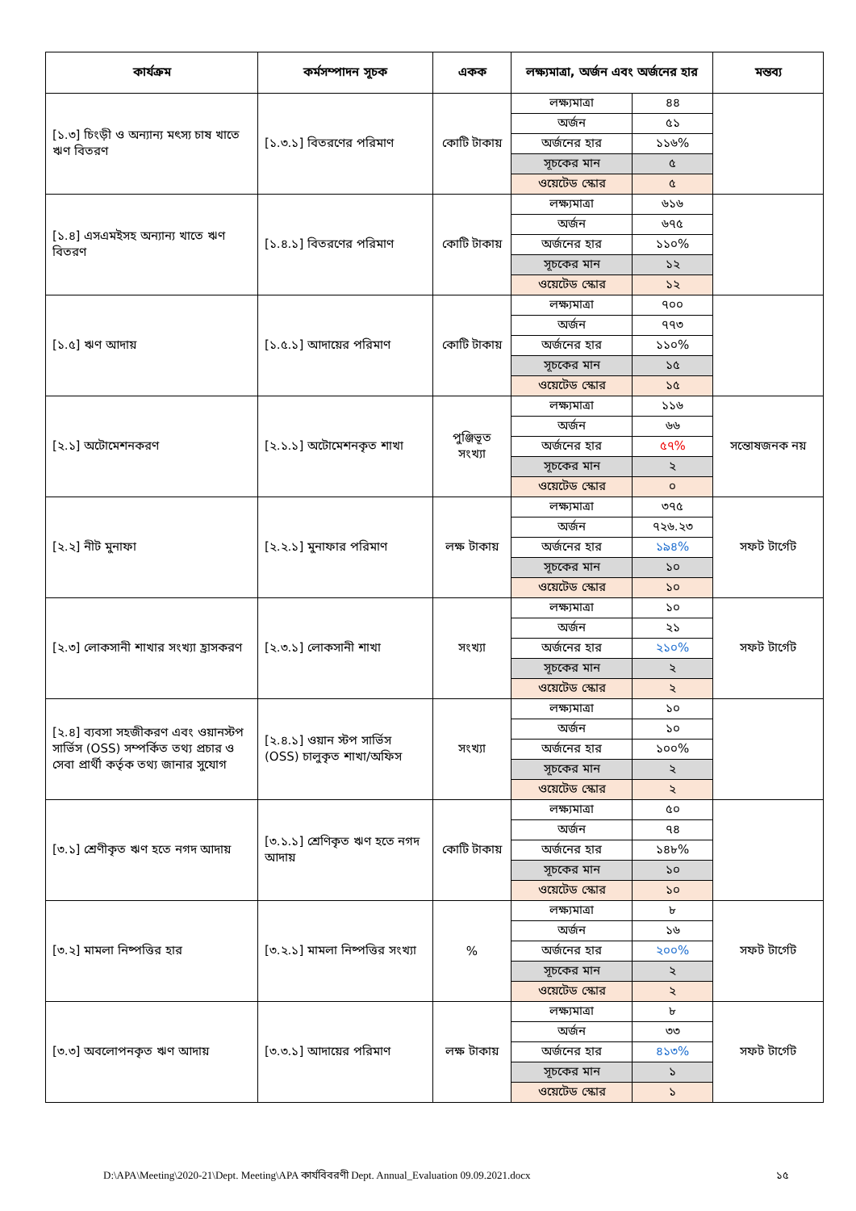| কার্যক্রম | কর্মসম্পাদন সূচক | একক | লক্ষ্যমাত্রা, অর্জন এবং অর্জনের হার | | মন্তব্য |
| --- | --- | --- | --- | --- | --- |
| [১.৩] চিংড়ী ও অন্যান্য মৎস্য চাষ খাতে ঋণ বিতরণ | [১.৩.১] বিতরণের পরিমাণ | কোটি টাকায় | লক্ষ্যমাত্রা | ৪৪ | |
| | | | অর্জন | ৫১ | |
| | | | অর্জনের হার | ১১৬% | |
| | | | সূচকের মান | ৫ | |
| | | | ওয়েটেড স্কোর | ৫ | |
| [১.৪] এসএমইসহ অন্যান্য খাতে ঋণ বিতরণ | [১.৪.১] বিতরণের পরিমাণ | কোটি টাকায় | লক্ষ্যমাত্রা | ৬১৬ | |
| | | | অর্জন | ৬৭৫ | |
| | | | অর্জনের হার | ১১০% | |
| | | | সূচকের মান | ১২ | |
| | | | ওয়েটেড স্কোর | ১২ | |
| [১.৫] ঋণ আদায় | [১.৫.১] আদায়ের পরিমাণ | কোটি টাকায় | লক্ষ্যমাত্রা | ৭০০ | |
| | | | অর্জন | ৭৭৩ | |
| | | | অর্জনের হার | ১১০% | |
| | | | সূচকের মান | ১৫ | |
| | | | ওয়েটেড স্কোর | ১৫ | |
| [২.১] অটোমেশনকরণ | [২.১.১] অটোমেশনকৃত শাখা | পুঞ্জিভূত সংখ্যা | লক্ষ্যমাত্রা | ১১৬ | সন্তোষজনক নয় |
| | | | অর্জন | ৬৬ | |
| | | | অর্জনের হার | ৫৭% | |
| | | | সূচকের মান | ২ | |
| | | | ওয়েটেড স্কোর | ০ | |
| [২.২] নীট মুনাফা | [২.২.১] মুনাফার পরিমাণ | লক্ষ টাকায় | লক্ষ্যমাত্রা | ৩৭৫ | সফট টার্গেট |
| | | | অর্জন | ৭২৬.২৩ | |
| | | | অর্জনের হার | ১৯৪% | |
| | | | সূচকের মান | ১০ | |
| | | | ওয়েটেড স্কোর | ১০ | |
| [২.৩] লোকসানী শাখার সংখ্যা হ্রাসকরণ | [২.৩.১] লোকসানী শাখা | সংখ্যা | লক্ষ্যমাত্রা | ১০ | সফট টার্গেট |
| | | | অর্জন | ২১ | |
| | | | অর্জনের হার | ২১০% | |
| | | | সূচকের মান | ২ | |
| | | | ওয়েটেড স্কোর | ২ | |
| [২.৪] ব্যবসা সহজীকরণ এবং ওয়ানস্টপ সার্ভিস (OSS) সম্পর্কিত তথ্য প্রচার ও সেবা প্রার্থী কর্তৃক তথ্য জানার সুযোগ | [২.৪.১] ওয়ান স্টপ সার্ভিস (OSS) চালুকৃত শাখা/অফিস | সংখ্যা | লক্ষ্যমাত্রা | ১০ | |
| | | | অর্জন | ১০ | |
| | | | অর্জনের হার | ১০০% | |
| | | | সূচকের মান | ২ | |
| | | | ওয়েটেড স্কোর | ২ | |
| [৩.১] শ্রেণীকৃত ঋণ হতে নগদ আদায় | [৩.১.১] শ্রেণিকৃত ঋণ হতে নগদ আদায় | কোটি টাকায় | লক্ষ্যমাত্রা | ৫০ | |
| | | | অর্জন | ৭৪ | |
| | | | অর্জনের হার | ১৪৮% | |
| | | | সূচকের মান | ১০ | |
| | | | ওয়েটেড স্কোর | ১০ | |
| [৩.২] মামলা নিষ্পত্তির হার | [৩.২.১] মামলা নিষ্পত্তির সংখ্যা | % | লক্ষ্যমাত্রা | ৮ | সফট টার্গেট |
| | | | অর্জন | ১৬ | |
| | | | অর্জনের হার | ২০০% | |
| | | | সূচকের মান | ২ | |
| | | | ওয়েটেড স্কোর | ২ | |
| [৩.৩] অবলোপনকৃত ঋণ আদায় | [৩.৩.১] আদায়ের পরিমাণ | লক্ষ টাকায় | লক্ষ্যমাত্রা | ৮ | সফট টার্গেট |
| | | | অর্জন | ৩৩ | |
| | | | অর্জনের হার | ৪১৩% | |
| | | | সূচকের মান | ১ | |
| | | | ওয়েটেড স্কোর | ১ | |
D:\APA\Meeting\2020-21\Dept. Meeting\APA কার্যবিবরণী Dept. Annual_Evaluation 09.09.2021.docx ১৫